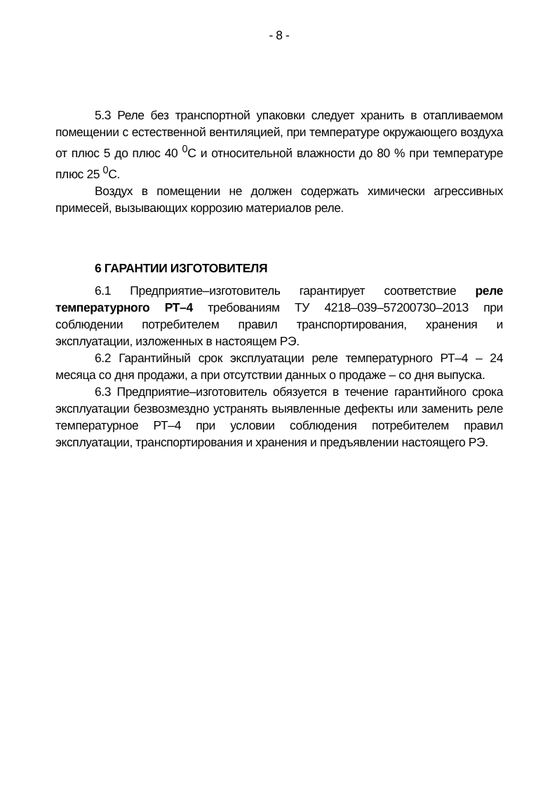- 8 -
5.3 Реле без транспортной упаковки следует хранить в отапливаемом помещении с естественной вентиляцией, при температуре окружающего воздуха от плюс 5 до плюс 40 <sup>0</sup>С и относительной влажности до 80 % при температуре плюс 25 <sup>0</sup>С.
Воздух в помещении не должен содержать химически агрессивных примесей, вызывающих коррозию материалов реле.
6 ГАРАНТИИ ИЗГОТОВИТЕЛЯ
6.1 Предприятие–изготовитель гарантирует соответствие реле температурного РТ–4 требованиям ТУ 4218–039–57200730–2013 при соблюдении потребителем правил транспортирования, хранения и эксплуатации, изложенных в настоящем РЭ.
6.2 Гарантийный срок эксплуатации реле температурного РТ–4 – 24 месяца со дня продажи, а при отсутствии данных о продаже – со дня выпуска.
6.3 Предприятие–изготовитель обязуется в течение гарантийного срока эксплуатации безвозмездно устранять выявленные дефекты или заменить реле температурное РТ–4 при условии соблюдения потребителем правил эксплуатации, транспортирования и хранения и предъявлении настоящего РЭ.